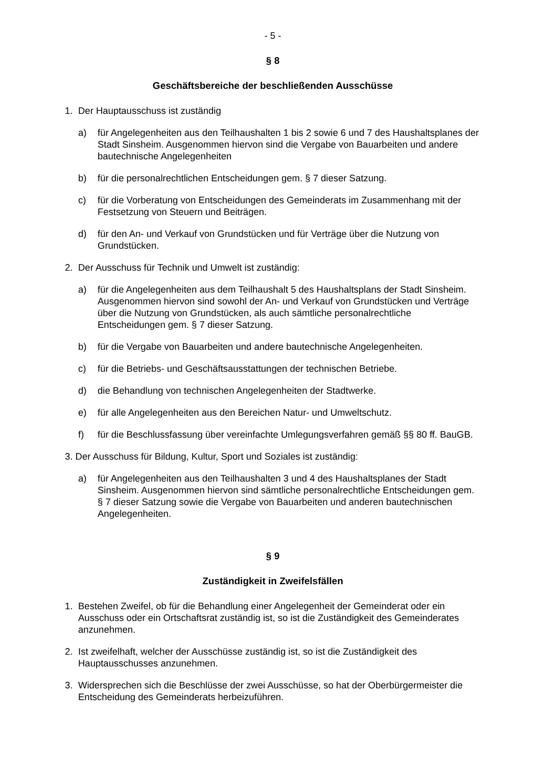- 5 -
§ 8
Geschäftsbereiche der beschließenden Ausschüsse
1. Der Hauptausschuss ist zuständig
a) für Angelegenheiten aus den Teilhaushalten 1 bis 2 sowie 6 und 7 des Haushaltsplanes der Stadt Sinsheim. Ausgenommen hiervon sind die Vergabe von Bauarbeiten und andere bautechnische Angelegenheiten
b) für die personalrechtlichen Entscheidungen gem. § 7 dieser Satzung.
c) für die Vorberatung von Entscheidungen des Gemeinderats im Zusammenhang mit der Festsetzung von Steuern und Beiträgen.
d) für den An- und Verkauf von Grundstücken und für Verträge über die Nutzung von Grundstücken.
2. Der Ausschuss für Technik und Umwelt ist zuständig:
a) für die Angelegenheiten aus dem Teilhaushalt 5 des Haushaltsplans der Stadt Sinsheim. Ausgenommen hiervon sind sowohl der An- und Verkauf von Grundstücken und Verträge über die Nutzung von Grundstücken, als auch sämtliche personalrechtliche Entscheidungen gem. § 7 dieser Satzung.
b) für die Vergabe von Bauarbeiten und andere bautechnische Angelegenheiten.
c) für die Betriebs- und Geschäftsausstattungen der technischen Betriebe.
d) die Behandlung von technischen Angelegenheiten der Stadtwerke.
e) für alle Angelegenheiten aus den Bereichen Natur- und Umweltschutz.
f) für die Beschlussfassung über vereinfachte Umlegungsverfahren gemäß §§ 80 ff. BauGB.
3. Der Ausschuss für Bildung, Kultur, Sport und Soziales ist zuständig:
a) für Angelegenheiten aus den Teilhaushalten 3 und 4 des Haushaltsplanes der Stadt Sinsheim. Ausgenommen hiervon sind sämtliche personalrechtliche Entscheidungen gem. § 7 dieser Satzung sowie die Vergabe von Bauarbeiten und anderen bautechnischen Angelegenheiten.
§ 9
Zuständigkeit in Zweifelsfällen
1. Bestehen Zweifel, ob für die Behandlung einer Angelegenheit der Gemeinderat oder ein Ausschuss oder ein Ortschaftsrat zuständig ist, so ist die Zuständigkeit des Gemeinderates anzunehmen.
2. Ist zweifelhaft, welcher der Ausschüsse zuständig ist, so ist die Zuständigkeit des Hauptausschusses anzunehmen.
3. Widersprechen sich die Beschlüsse der zwei Ausschüsse, so hat der Oberbürgermeister die Entscheidung des Gemeinderats herbeizuführen.